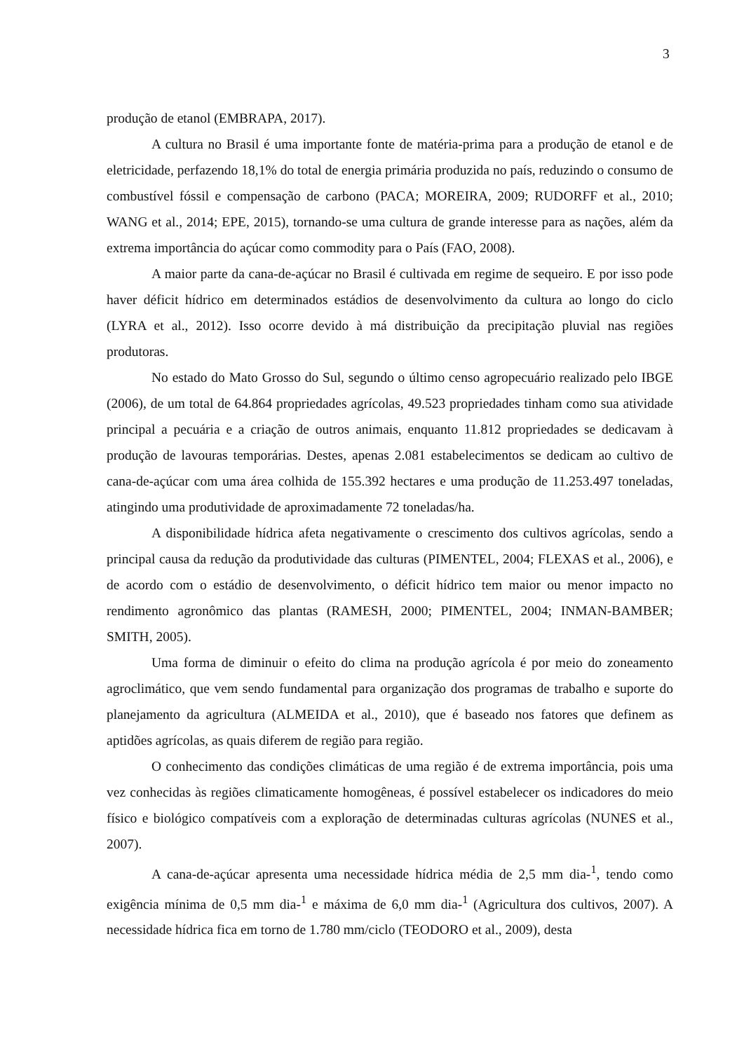3
produção de etanol (EMBRAPA, 2017).
A cultura no Brasil é uma importante fonte de matéria-prima para a produção de etanol e de eletricidade, perfazendo 18,1% do total de energia primária produzida no país, reduzindo o consumo de combustível fóssil e compensação de carbono (PACA; MOREIRA, 2009; RUDORFF et al., 2010; WANG et al., 2014; EPE, 2015), tornando-se uma cultura de grande interesse para as nações, além da extrema importância do açúcar como commodity para o País (FAO, 2008).
A maior parte da cana-de-açúcar no Brasil é cultivada em regime de sequeiro. E por isso pode haver déficit hídrico em determinados estádios de desenvolvimento da cultura ao longo do ciclo (LYRA et al., 2012). Isso ocorre devido à má distribuição da precipitação pluvial nas regiões produtoras.
No estado do Mato Grosso do Sul, segundo o último censo agropecuário realizado pelo IBGE (2006), de um total de 64.864 propriedades agrícolas, 49.523 propriedades tinham como sua atividade principal a pecuária e a criação de outros animais, enquanto 11.812 propriedades se dedicavam à produção de lavouras temporárias. Destes, apenas 2.081 estabelecimentos se dedicam ao cultivo de cana-de-açúcar com uma área colhida de 155.392 hectares e uma produção de 11.253.497 toneladas, atingindo uma produtividade de aproximadamente 72 toneladas/ha.
A disponibilidade hídrica afeta negativamente o crescimento dos cultivos agrícolas, sendo a principal causa da redução da produtividade das culturas (PIMENTEL, 2004; FLEXAS et al., 2006), e de acordo com o estádio de desenvolvimento, o déficit hídrico tem maior ou menor impacto no rendimento agronômico das plantas (RAMESH, 2000; PIMENTEL, 2004; INMAN-BAMBER; SMITH, 2005).
Uma forma de diminuir o efeito do clima na produção agrícola é por meio do zoneamento agroclimático, que vem sendo fundamental para organização dos programas de trabalho e suporte do planejamento da agricultura (ALMEIDA et al., 2010), que é baseado nos fatores que definem as aptidões agrícolas, as quais diferem de região para região.
O conhecimento das condições climáticas de uma região é de extrema importância, pois uma vez conhecidas às regiões climaticamente homogêneas, é possível estabelecer os indicadores do meio físico e biológico compatíveis com a exploração de determinadas culturas agrícolas (NUNES et al., 2007).
A cana-de-açúcar apresenta uma necessidade hídrica média de 2,5 mm dia-<sup>1</sup>, tendo como exigência mínima de 0,5 mm dia-<sup>1</sup> e máxima de 6,0 mm dia-<sup>1</sup> (Agricultura dos cultivos, 2007). A necessidade hídrica fica em torno de 1.780 mm/ciclo (TEODORO et al., 2009), desta